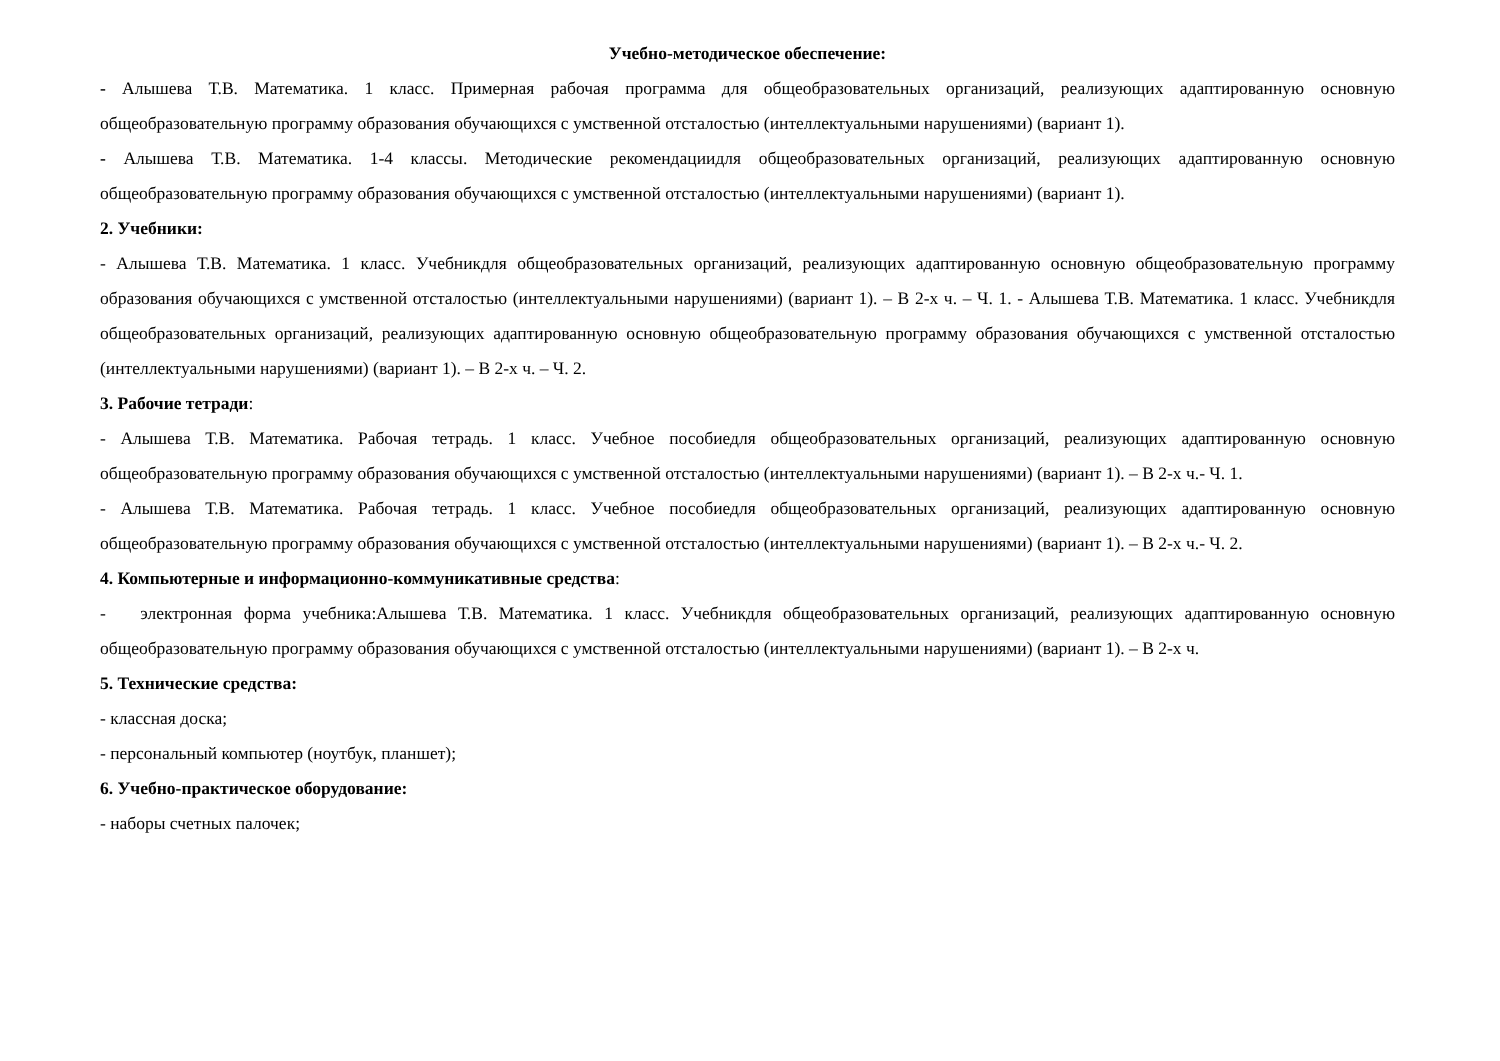Учебно-методическое обеспечение:
- Алышева Т.В. Математика. 1 класс. Примерная рабочая программа для общеобразовательных организаций, реализующих адаптированную основную общеобразовательную программу образования обучающихся с умственной отсталостью (интеллектуальными нарушениями) (вариант 1).
- Алышева Т.В. Математика. 1-4 классы. Методические рекомендациидля общеобразовательных организаций, реализующих адаптированную основную общеобразовательную программу образования обучающихся с умственной отсталостью (интеллектуальными нарушениями) (вариант 1).
2. Учебники:
- Алышева Т.В. Математика. 1 класс. Учебникдля общеобразовательных организаций, реализующих адаптированную основную общеобразовательную программу образования обучающихся с умственной отсталостью (интеллектуальными нарушениями) (вариант 1). – В 2-х ч. – Ч. 1. - Алышева Т.В. Математика. 1 класс. Учебникдля общеобразовательных организаций, реализующих адаптированную основную общеобразовательную программу образования обучающихся с умственной отсталостью (интеллектуальными нарушениями) (вариант 1). – В 2-х ч. – Ч. 2.
3. Рабочие тетради:
- Алышева Т.В. Математика. Рабочая тетрадь. 1 класс. Учебное пособиедля общеобразовательных организаций, реализующих адаптированную основную общеобразовательную программу образования обучающихся с умственной отсталостью (интеллектуальными нарушениями) (вариант 1). – В 2-х ч.- Ч. 1.
- Алышева Т.В. Математика. Рабочая тетрадь. 1 класс. Учебное пособиедля общеобразовательных организаций, реализующих адаптированную основную общеобразовательную программу образования обучающихся с умственной отсталостью (интеллектуальными нарушениями) (вариант 1). – В 2-х ч.- Ч. 2.
4. Компьютерные и информационно-коммуникативные средства:
- электронная форма учебника:Алышева Т.В. Математика. 1 класс. Учебникдля общеобразовательных организаций, реализующих адаптированную основную общеобразовательную программу образования обучающихся с умственной отсталостью (интеллектуальными нарушениями) (вариант 1). – В 2-х ч.
5. Технические средства:
- классная доска;
- персональный компьютер (ноутбук, планшет);
6. Учебно-практическое оборудование:
- наборы счетных палочек;